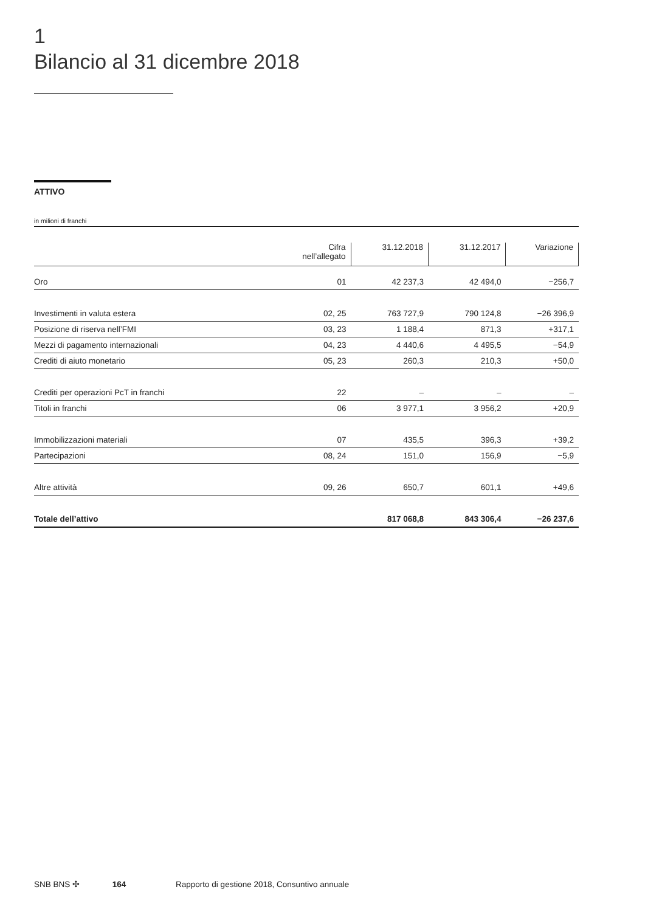1
Bilancio al 31 dicembre 2018
ATTIVO
in milioni di franchi
| | Cifra nell’allegato | 31.12.2018 | 31.12.2017 | Variazione |
| --- | --- | --- | --- | --- |
| Oro | 01 | 42 237,3 | 42 494,0 | −256,7 |
| Investimenti in valuta estera | 02, 25 | 763 727,9 | 790 124,8 | −26 396,9 |
| Posizione di riserva nell’FMI | 03, 23 | 1 188,4 | 871,3 | +317,1 |
| Mezzi di pagamento internazionali | 04, 23 | 4 440,6 | 4 495,5 | −54,9 |
| Crediti di aiuto monetario | 05, 23 | 260,3 | 210,3 | +50,0 |
| Crediti per operazioni PcT in franchi | 22 | – | – | – |
| Titoli in franchi | 06 | 3 977,1 | 3 956,2 | +20,9 |
| Immobilizzazioni materiali | 07 | 435,5 | 396,3 | +39,2 |
| Partecipazioni | 08, 24 | 151,0 | 156,9 | −5,9 |
| Altre attività | 09, 26 | 650,7 | 601,1 | +49,6 |
| Totale dell’attivo | | 817 068,8 | 843 306,4 | −26 237,6 |
SNB BNS ✣ 164 Rapporto di gestione 2018, Consuntivo annuale